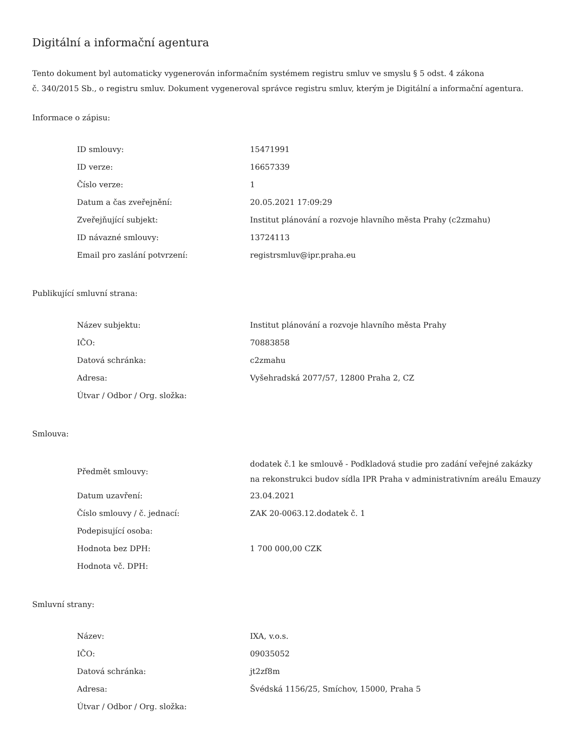Digitální a informační agentura
Tento dokument byl automaticky vygenerován informačním systémem registru smluv ve smyslu § 5 odst. 4 zákona
č. 340/2015 Sb., o registru smluv. Dokument vygeneroval správce registru smluv, kterým je Digitální a informační agentura.
Informace o zápisu:
| ID smlouvy: | 15471991 |
| ID verze: | 16657339 |
| Číslo verze: | 1 |
| Datum a čas zveřejnění: | 20.05.2021 17:09:29 |
| Zveřejňující subjekt: | Institut plánování a rozvoje hlavního města Prahy (c2zmahu) |
| ID návazné smlouvy: | 13724113 |
| Email pro zaslání potvrzení: | registrsmluv@ipr.praha.eu |
Publikující smluvní strana:
| Název subjektu: | Institut plánování a rozvoje hlavního města Prahy |
| IČO: | 70883858 |
| Datová schránka: | c2zmahu |
| Adresa: | Vyšehradská 2077/57, 12800 Praha 2, CZ |
| Útvar / Odbor / Org. složka: | |
Smlouva:
| Předmět smlouvy: | dodatek č.1 ke smlouvě - Podkladová studie pro zadání veřejné zakázky na rekonstrukci budov sídla IPR Praha v administrativním areálu Emauzy |
| Datum uzavření: | 23.04.2021 |
| Číslo smlouvy / č. jednací: | ZAK 20-0063.12.dodatek č. 1 |
| Podepisující osoba: | |
| Hodnota bez DPH: | 1 700 000,00 CZK |
| Hodnota vč. DPH: | |
Smluvní strany:
| Název: | IXA, v.o.s. |
| IČO: | 09035052 |
| Datová schránka: | jt2zf8m |
| Adresa: | Švédská 1156/25, Smíchov, 15000, Praha 5 |
| Útvar / Odbor / Org. složka: | |